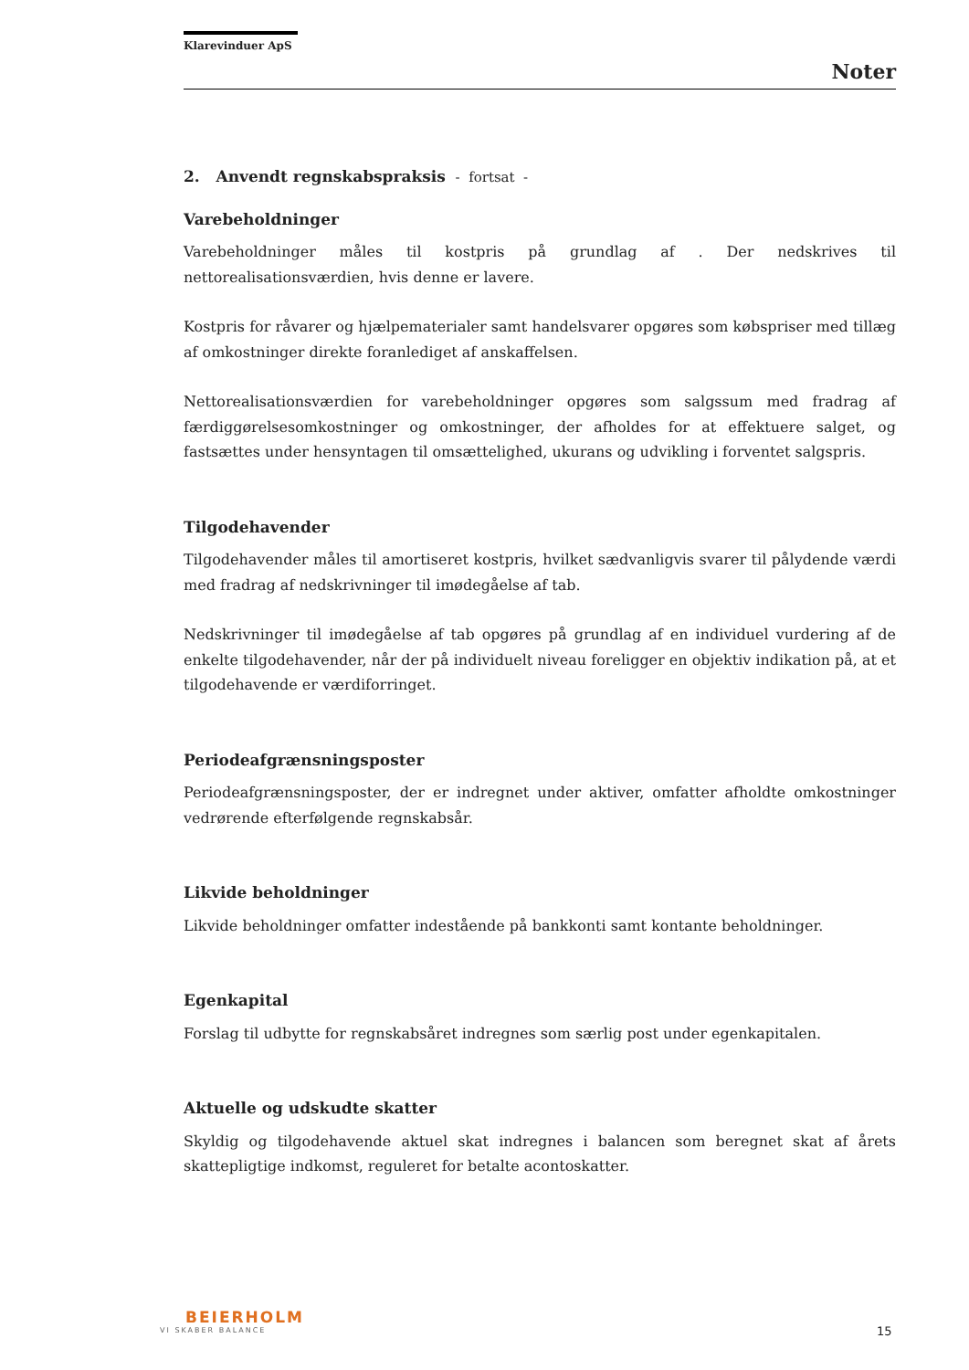Klarevinduer ApS
Noter
2. Anvendt regnskabspraksis - fortsat -
Varebeholdninger
Varebeholdninger måles til kostpris på grundlag af . Der nedskrives til nettorealisationsværdien, hvis denne er lavere.
Kostpris for råvarer og hjælpematerialer samt handelsvarer opgøres som købspriser med tillæg af omkostninger direkte foranlediget af anskaffelsen.
Nettorealisationsværdien for varebeholdninger opgøres som salgssum med fradrag af færdiggørelsesomkostninger og omkostninger, der afholdes for at effektuere salget, og fastsættes under hensyntagen til omsættelighed, ukurans og udvikling i forventet salgspris.
Tilgodehavender
Tilgodehavender måles til amortiseret kostpris, hvilket sædvanligvis svarer til pålydende værdi med fradrag af nedskrivninger til imødegåelse af tab.
Nedskrivninger til imødegåelse af tab opgøres på grundlag af en individuel vurdering af de enkelte tilgodehavender, når der på individuelt niveau foreligger en objektiv indikation på, at et tilgodehavende er værdiforringet.
Periodeafgrænsningsposter
Periodeafgrænsningsposter, der er indregnet under aktiver, omfatter afholdte omkostninger vedrørende efterfølgende regnskabsår.
Likvide beholdninger
Likvide beholdninger omfatter indestående på bankkonti samt kontante beholdninger.
Egenkapital
Forslag til udbytte for regnskabsåret indregnes som særlig post under egenkapitalen.
Aktuelle og udskudte skatter
Skyldig og tilgodehavende aktuel skat indregnes i balancen som beregnet skat af årets skattepligtige indkomst, reguleret for betalte acontoskatter.
BEIERHOLM
VI SKABER BALANCE
15